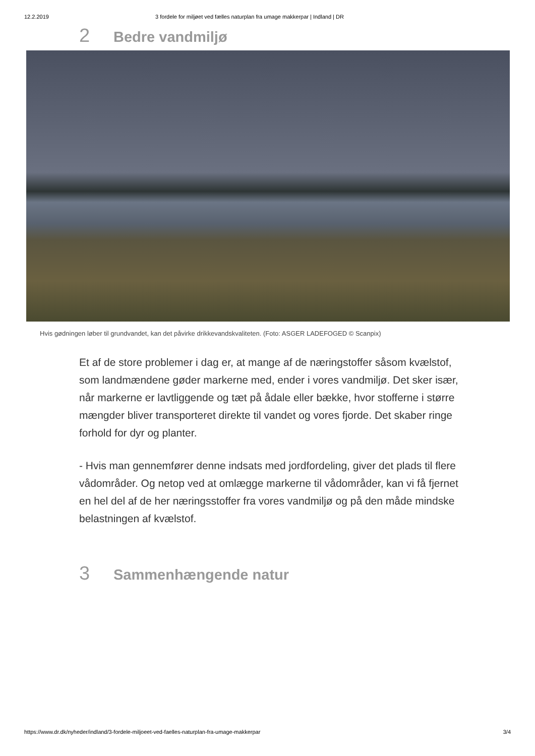12.2.2019 3 fordele for miljøet ved fælles naturplan fra umage makkerpar | Indland | DR
2 Bedre vandmiljø
Hvis gødningen løber til grundvandet, kan det påvirke drikkevandskvaliteten. (Foto: ASGER LADEFOGED © Scanpix)
Et af de store problemer i dag er, at mange af de næringstoffer såsom kvælstof, som landmændene gøder markerne med, ender i vores vandmiljø. Det sker især, når markerne er lavtliggende og tæt på ådale eller bække, hvor stofferne i større mængder bliver transporteret direkte til vandet og vores fjorde. Det skaber ringe forhold for dyr og planter.
- Hvis man gennemfører denne indsats med jordfordeling, giver det plads til flere vådområder. Og netop ved at omlægge markerne til vådområder, kan vi få fjernet en hel del af de her næringsstoffer fra vores vandmiljø og på den måde mindske belastningen af kvælstof.
3 Sammenhængende natur
https://www.dr.dk/nyheder/indland/3-fordele-miljoeet-ved-faelles-naturplan-fra-umage-makkerpar 3/4